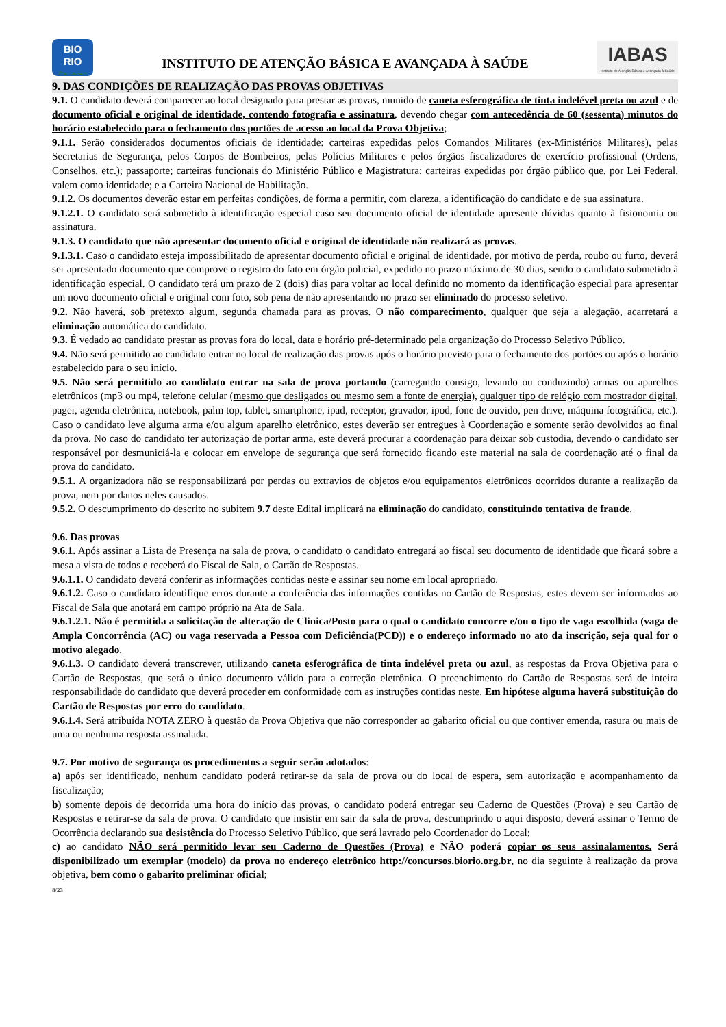BIO
RIO
Concursos
INSTITUTO DE ATENÇÃO BÁSICA E AVANÇADA À SAÚDE
IABAS
Instituto de Atenção Básica e Avançada à Saúde
9. DAS CONDIÇÕES DE REALIZAÇÃO DAS PROVAS OBJETIVAS
9.1. O candidato deverá comparecer ao local designado para prestar as provas, munido de caneta esferográfica de tinta indelével preta ou azul e de documento oficial e original de identidade, contendo fotografia e assinatura, devendo chegar com antecedência de 60 (sessenta) minutos do horário estabelecido para o fechamento dos portões de acesso ao local da Prova Objetiva;
9.1.1. Serão considerados documentos oficiais de identidade: carteiras expedidas pelos Comandos Militares (ex-Ministérios Militares), pelas Secretarias de Segurança, pelos Corpos de Bombeiros, pelas Polícias Militares e pelos órgãos fiscalizadores de exercício profissional (Ordens, Conselhos, etc.); passaporte; carteiras funcionais do Ministério Público e Magistratura; carteiras expedidas por órgão público que, por Lei Federal, valem como identidade; e a Carteira Nacional de Habilitação.
9.1.2. Os documentos deverão estar em perfeitas condições, de forma a permitir, com clareza, a identificação do candidato e de sua assinatura.
9.1.2.1. O candidato será submetido à identificação especial caso seu documento oficial de identidade apresente dúvidas quanto à fisionomia ou assinatura.
9.1.3. O candidato que não apresentar documento oficial e original de identidade não realizará as provas.
9.1.3.1. Caso o candidato esteja impossibilitado de apresentar documento oficial e original de identidade, por motivo de perda, roubo ou furto, deverá ser apresentado documento que comprove o registro do fato em órgão policial, expedido no prazo máximo de 30 dias, sendo o candidato submetido à identificação especial. O candidato terá um prazo de 2 (dois) dias para voltar ao local definido no momento da identificação especial para apresentar um novo documento oficial e original com foto, sob pena de não apresentando no prazo ser eliminado do processo seletivo.
9.2. Não haverá, sob pretexto algum, segunda chamada para as provas. O não comparecimento, qualquer que seja a alegação, acarretará a eliminação automática do candidato.
9.3. É vedado ao candidato prestar as provas fora do local, data e horário pré-determinado pela organização do Processo Seletivo Público.
9.4. Não será permitido ao candidato entrar no local de realização das provas após o horário previsto para o fechamento dos portões ou após o horário estabelecido para o seu início.
9.5. Não será permitido ao candidato entrar na sala de prova portando (carregando consigo, levando ou conduzindo) armas ou aparelhos eletrônicos (mp3 ou mp4, telefone celular (mesmo que desligados ou mesmo sem a fonte de energia), qualquer tipo de relógio com mostrador digital, pager, agenda eletrônica, notebook, palm top, tablet, smartphone, ipad, receptor, gravador, ipod, fone de ouvido, pen drive, máquina fotográfica, etc.). Caso o candidato leve alguma arma e/ou algum aparelho eletrônico, estes deverão ser entregues à Coordenação e somente serão devolvidos ao final da prova. No caso do candidato ter autorização de portar arma, este deverá procurar a coordenação para deixar sob custodia, devendo o candidato ser responsável por desmuniciá-la e colocar em envelope de segurança que será fornecido ficando este material na sala de coordenação até o final da prova do candidato.
9.5.1. A organizadora não se responsabilizará por perdas ou extravios de objetos e/ou equipamentos eletrônicos ocorridos durante a realização da prova, nem por danos neles causados.
9.5.2. O descumprimento do descrito no subitem 9.7 deste Edital implicará na eliminação do candidato, constituindo tentativa de fraude.
9.6. Das provas
9.6.1. Após assinar a Lista de Presença na sala de prova, o candidato o candidato entregará ao fiscal seu documento de identidade que ficará sobre a mesa a vista de todos e receberá do Fiscal de Sala, o Cartão de Respostas.
9.6.1.1. O candidato deverá conferir as informações contidas neste e assinar seu nome em local apropriado.
9.6.1.2. Caso o candidato identifique erros durante a conferência das informações contidas no Cartão de Respostas, estes devem ser informados ao Fiscal de Sala que anotará em campo próprio na Ata de Sala.
9.6.1.2.1. Não é permitida a solicitação de alteração de Clinica/Posto para o qual o candidato concorre e/ou o tipo de vaga escolhida (vaga de Ampla Concorrência (AC) ou vaga reservada a Pessoa com Deficiência(PCD)) e o endereço informado no ato da inscrição, seja qual for o motivo alegado.
9.6.1.3. O candidato deverá transcrever, utilizando caneta esferográfica de tinta indelével preta ou azul, as respostas da Prova Objetiva para o Cartão de Respostas, que será o único documento válido para a correção eletrônica. O preenchimento do Cartão de Respostas será de inteira responsabilidade do candidato que deverá proceder em conformidade com as instruções contidas neste. Em hipótese alguma haverá substituição do Cartão de Respostas por erro do candidato.
9.6.1.4. Será atribuída NOTA ZERO à questão da Prova Objetiva que não corresponder ao gabarito oficial ou que contiver emenda, rasura ou mais de uma ou nenhuma resposta assinalada.
9.7. Por motivo de segurança os procedimentos a seguir serão adotados:
a) após ser identificado, nenhum candidato poderá retirar-se da sala de prova ou do local de espera, sem autorização e acompanhamento da fiscalização;
b) somente depois de decorrida uma hora do início das provas, o candidato poderá entregar seu Caderno de Questões (Prova) e seu Cartão de Respostas e retirar-se da sala de prova. O candidato que insistir em sair da sala de prova, descumprindo o aqui disposto, deverá assinar o Termo de Ocorrência declarando sua desistência do Processo Seletivo Público, que será lavrado pelo Coordenador do Local;
c) ao candidato NÃO será permitido levar seu Caderno de Questões (Prova) e NÃO poderá copiar os seus assinalamentos. Será disponibilizado um exemplar (modelo) da prova no endereço eletrônico http://concursos.biorio.org.br, no dia seguinte à realização da prova objetiva, bem como o gabarito preliminar oficial;
8/23